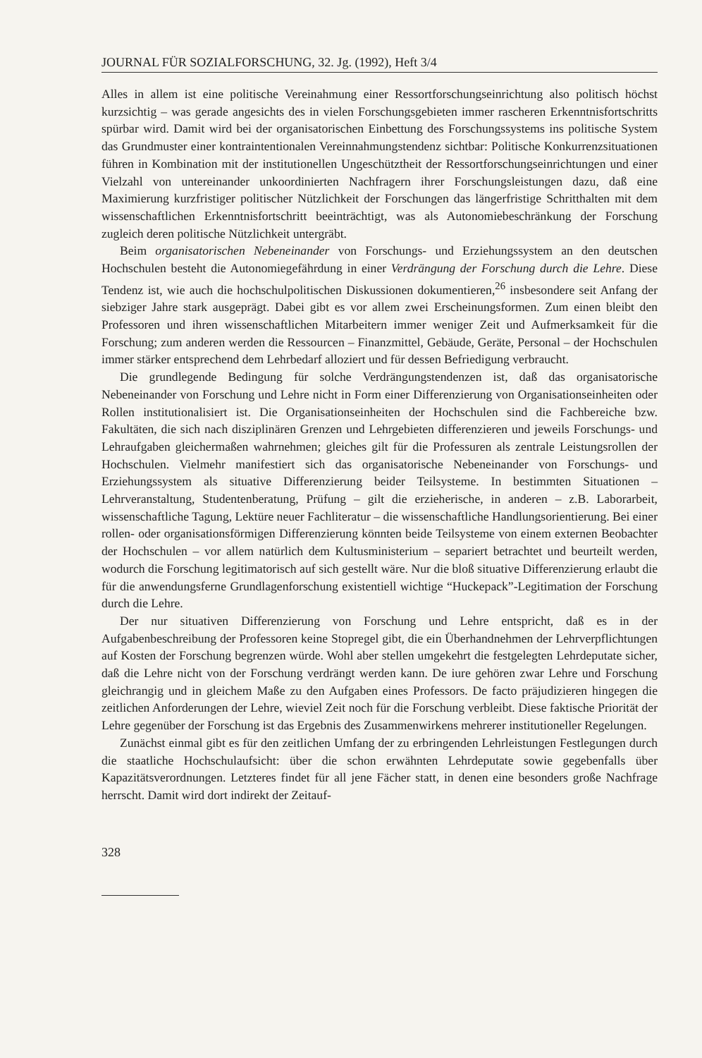JOURNAL FÜR SOZIALFORSCHUNG, 32. Jg. (1992), Heft 3/4
Alles in allem ist eine politische Vereinahmung einer Ressortforschungseinrichtung also politisch höchst kurzsichtig – was gerade angesichts des in vielen Forschungsgebieten immer rascheren Erkenntnisfortschritts spürbar wird. Damit wird bei der organisatorischen Einbettung des Forschungssystems ins politische System das Grundmuster einer kontraintentionalen Vereinnahmungstendenz sichtbar: Politische Konkurrenzsituationen führen in Kombination mit der institutionellen Ungeschütztheit der Ressortforschungseinrichtungen und einer Vielzahl von untereinander unkoordinierten Nachfragern ihrer Forschungsleistungen dazu, daß eine Maximierung kurzfristiger politischer Nützlichkeit der Forschungen das längerfristige Schritthalten mit dem wissenschaftlichen Erkenntnisfortschritt beeinträchtigt, was als Autonomiebeschränkung der Forschung zugleich deren politische Nützlichkeit untergräbt.
Beim organisatorischen Nebeneinander von Forschungs- und Erziehungssystem an den deutschen Hochschulen besteht die Autonomiegefährdung in einer Verdrängung der Forschung durch die Lehre. Diese Tendenz ist, wie auch die hochschulpolitischen Diskussionen dokumentieren,<sup>26</sup> insbesondere seit Anfang der siebziger Jahre stark ausgeprägt. Dabei gibt es vor allem zwei Erscheinungsformen. Zum einen bleibt den Professoren und ihren wissenschaftlichen Mitarbeitern immer weniger Zeit und Aufmerksamkeit für die Forschung; zum anderen werden die Ressourcen – Finanzmittel, Gebäude, Geräte, Personal – der Hochschulen immer stärker entsprechend dem Lehrbedarf alloziert und für dessen Befriedigung verbraucht.
Die grundlegende Bedingung für solche Verdrängungstendenzen ist, daß das organisatorische Nebeneinander von Forschung und Lehre nicht in Form einer Differenzierung von Organisationseinheiten oder Rollen institutionalisiert ist. Die Organisationseinheiten der Hochschulen sind die Fachbereiche bzw. Fakultäten, die sich nach disziplinären Grenzen und Lehrgebieten differenzieren und jeweils Forschungs- und Lehraufgaben gleichermaßen wahrnehmen; gleiches gilt für die Professuren als zentrale Leistungsrollen der Hochschulen. Vielmehr manifestiert sich das organisatorische Nebeneinander von Forschungs- und Erziehungssystem als situative Differenzierung beider Teilsysteme. In bestimmten Situationen – Lehrveranstaltung, Studentenberatung, Prüfung – gilt die erzieherische, in anderen – z.B. Laborarbeit, wissenschaftliche Tagung, Lektüre neuer Fachliteratur – die wissenschaftliche Handlungsorientierung. Bei einer rollen- oder organisationsförmigen Differenzierung könnten beide Teilsysteme von einem externen Beobachter der Hochschulen – vor allem natürlich dem Kultusministerium – separiert betrachtet und beurteilt werden, wodurch die Forschung legitimatorisch auf sich gestellt wäre. Nur die bloß situative Differenzierung erlaubt die für die anwendungsferne Grundlagenforschung existentiell wichtige “Huckepack”-Legitimation der Forschung durch die Lehre.
Der nur situativen Differenzierung von Forschung und Lehre entspricht, daß es in der Aufgabenbeschreibung der Professoren keine Stopregel gibt, die ein Überhandnehmen der Lehrverpflichtungen auf Kosten der Forschung begrenzen würde. Wohl aber stellen umgekehrt die festgelegten Lehrdeputate sicher, daß die Lehre nicht von der Forschung verdrängt werden kann. De iure gehören zwar Lehre und Forschung gleichrangig und in gleichem Maße zu den Aufgaben eines Professors. De facto präjudizieren hingegen die zeitlichen Anforderungen der Lehre, wieviel Zeit noch für die Forschung verbleibt. Diese faktische Priorität der Lehre gegenüber der Forschung ist das Ergebnis des Zusammenwirkens mehrerer institutioneller Regelungen.
Zunächst einmal gibt es für den zeitlichen Umfang der zu erbringenden Lehrleistungen Festlegungen durch die staatliche Hochschulaufsicht: über die schon erwähnten Lehrdeputate sowie gegebenfalls über Kapazitätsverordnungen. Letzteres findet für all jene Fächer statt, in denen eine besonders große Nachfrage herrscht. Damit wird dort indirekt der Zeitauf-
328